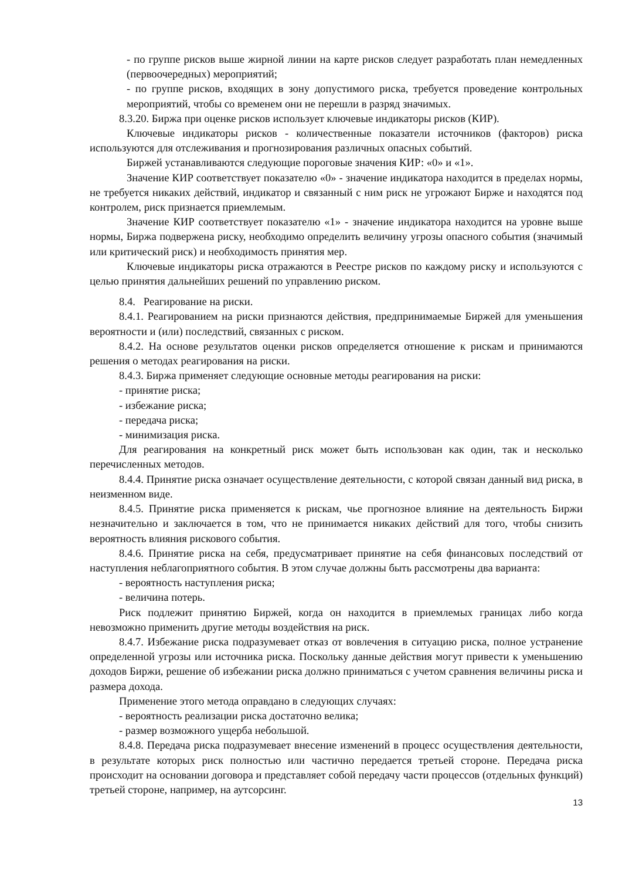- по группе рисков выше жирной линии на карте рисков следует разработать план немедленных (первоочередных) мероприятий;
- по группе рисков, входящих в зону допустимого риска, требуется проведение контрольных мероприятий, чтобы со временем они не перешли в разряд значимых.
8.3.20. Биржа при оценке рисков использует ключевые индикаторы рисков (КИР).
Ключевые индикаторы рисков - количественные показатели источников (факторов) риска используются для отслеживания и прогнозирования различных опасных событий.
Биржей устанавливаются следующие пороговые значения КИР: «0» и «1».
Значение КИР соответствует показателю «0» - значение индикатора находится в пределах нормы, не требуется никаких действий, индикатор и связанный с ним риск не угрожают Бирже и находятся под контролем, риск признается приемлемым.
Значение КИР соответствует показателю «1» - значение индикатора находится на уровне выше нормы, Биржа подвержена риску, необходимо определить величину угрозы опасного события (значимый или критический риск) и необходимость принятия мер.
Ключевые индикаторы риска отражаются в Реестре рисков по каждому риску и используются с целью принятия дальнейших решений по управлению риском.
8.4. Реагирование на риски.
8.4.1. Реагированием на риски признаются действия, предпринимаемые Биржей для уменьшения вероятности и (или) последствий, связанных с риском.
8.4.2. На основе результатов оценки рисков определяется отношение к рискам и принимаются решения о методах реагирования на риски.
8.4.3. Биржа применяет следующие основные методы реагирования на риски:
- принятие риска;
- избежание риска;
- передача риска;
- минимизация риска.
Для реагирования на конкретный риск может быть использован как один, так и несколько перечисленных методов.
8.4.4. Принятие риска означает осуществление деятельности, с которой связан данный вид риска, в неизменном виде.
8.4.5. Принятие риска применяется к рискам, чье прогнозное влияние на деятельность Биржи незначительно и заключается в том, что не принимается никаких действий для того, чтобы снизить вероятность влияния рискового события.
8.4.6. Принятие риска на себя, предусматривает принятие на себя финансовых последствий от наступления неблагоприятного события. В этом случае должны быть рассмотрены два варианта:
- вероятность наступления риска;
- величина потерь.
Риск подлежит принятию Биржей, когда он находится в приемлемых границах либо когда невозможно применить другие методы воздействия на риск.
8.4.7. Избежание риска подразумевает отказ от вовлечения в ситуацию риска, полное устранение определенной угрозы или источника риска. Поскольку данные действия могут привести к уменьшению доходов Биржи, решение об избежании риска должно приниматься с учетом сравнения величины риска и размера дохода.
Применение этого метода оправдано в следующих случаях:
- вероятность реализации риска достаточно велика;
- размер возможного ущерба небольшой.
8.4.8. Передача риска подразумевает внесение изменений в процесс осуществления деятельности, в результате которых риск полностью или частично передается третьей стороне. Передача риска происходит на основании договора и представляет собой передачу части процессов (отдельных функций) третьей стороне, например, на аутсорсинг.
13